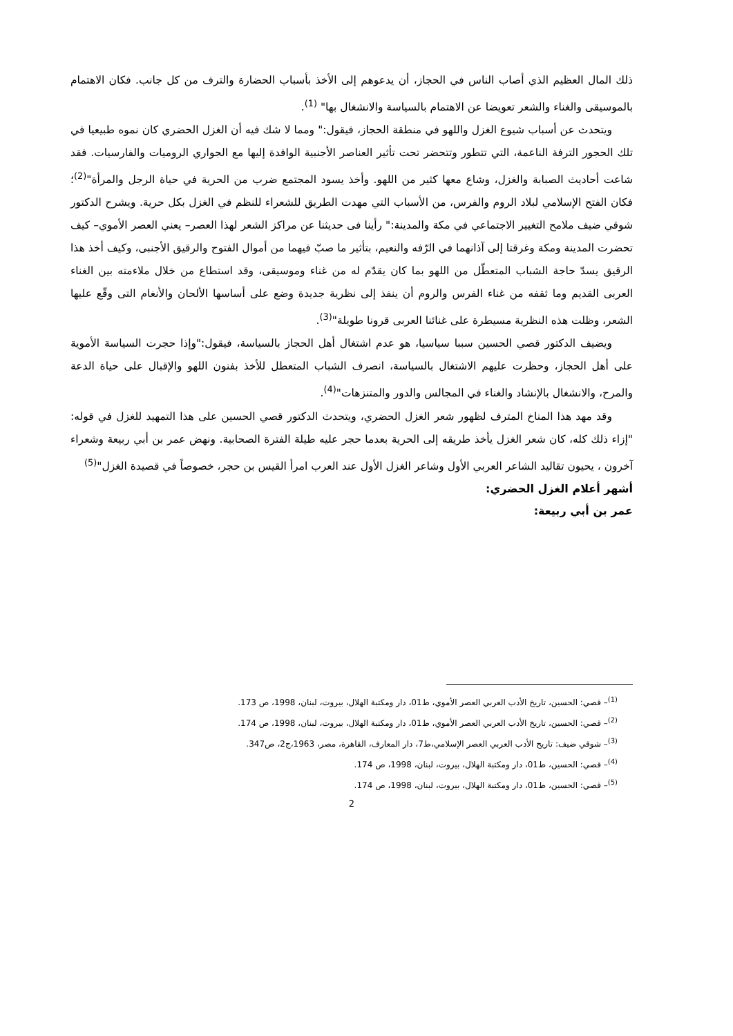ذلك المال العظيم الذي أصاب الناس في الحجاز، أن يدعوهم إلى الأخذ بأسباب الحضارة والترف من كل جانب. فكان الاهتمام بالموسيقى والغناء والشعر تعويضا عن الاهتمام بالسياسة والانشغال بها" <sup>(1)</sup>.
ويتحدث عن أسباب شيوع الغزل واللهو في منطقة الحجاز، فيقول:" ومما لا شك فيه أن الغزل الحضري كان نموه طبيعيا في تلك الحجور الترفة الناعمة، التي تتطور وتتحضر تحت تأثير العناصر الأجنبية الوافدة إليها مع الجواري الروميات والفارسيات. فقد شاعت أحاديث الصبابة والغزل، وشاع معها كثير من اللهو. وأخذ يسود المجتمع ضرب من الحرية في حياة الرجل والمرأة"<sup>(2)</sup>؛ فكان الفتح الإسلامي لبلاد الروم والفرس، من الأسباب التي مهدت الطريق للشعراء للنظم في الغزل بكل حرية. ويشرح الدكتور شوقي ضيف ملامح التغيير الاجتماعي في مكة والمدينة:" رأينا فى حديثنا عن مراكز الشعر لهذا العصر– يعني العصر الأموي– كيف تحضرت المدينة ومكة وغرقتا إلى آذانهما في الرّفه والنعيم، بتأثير ما صبّ فيهما من أموال الفتوح والرقيق الأجنبى، وكيف أخذ هذا الرقيق يسدّ حاجة الشباب المتعطّل من اللهو بما كان يقدّم له من غناء وموسيقى، وقد استطاع من خلال ملاءمته بين الغناء العربى القديم وما ثقفه من غناء الفرس والروم أن ينفذ إلى نظرية جديدة وضع على أساسها الألحان والأنغام التى وقّع عليها الشعر، وظلت هذه النظرية مسيطرة على غنائنا العربى قرونا طويلة"<sup>(3)</sup>.
ويضيف الدكتور قصي الحسين سببا سياسيا، هو عدم اشتغال أهل الحجاز بالسياسة، فيقول:"وإذا حجرت السياسة الأموية على أهل الحجاز، وحظرت عليهم الاشتغال بالسياسة، انصرف الشباب المتعطل للأخذ بفنون اللهو والإقبال على حياة الدعة والمرح، والانشغال بالإنشاد والغناء في المجالس والدور والمتنزهات"<sup>(4)</sup>.
وقد مهد هذا المناخ المترف لظهور شعر الغزل الحضري، ويتحدث الدكتور قصي الحسين على هذا التمهيد للغزل في قوله: "إزاء ذلك كله، كان شعر الغزل يأخذ طريقه إلى الحرية بعدما حجر عليه طيلة الفترة الصحابية. ونهض عمر بن أبي ربيعة وشعراء آخرون ، يحيون تقاليد الشاعر العربي الأول وشاعر الغزل الأول عند العرب امرأ القيس بن حجر، خصوصاً في قصيدة الغزل"<sup>(5)</sup>
أشهر أعلام الغزل الحضري:
عمر بن أبي ربيعة:
<sup>(1)</sup>– قصي: الحسين، تاريخ الأدب العربي العصر الأموي، ط01، دار ومكتبة الهلال، بيروت، لبنان، 1998، ص 173.
<sup>(2)</sup>– قصي: الحسين، تاريخ الأدب العربي العصر الأموي، ط01، دار ومكتبة الهلال، بيروت، لبنان، 1998، ص 174.
<sup>(3)</sup>– شوقي ضيف: تاريخ الأدب العربي العصر الإسلامي،ط7، دار المعارف، القاهرة، مصر، 1963،ج2، ص347.
<sup>(4)</sup>– قصي: الحسين، ط01، دار ومكتبة الهلال، بيروت، لبنان، 1998، ص 174.
<sup>(5)</sup>– قصي: الحسين، ط01، دار ومكتبة الهلال، بيروت، لبنان، 1998، ص 174.
2